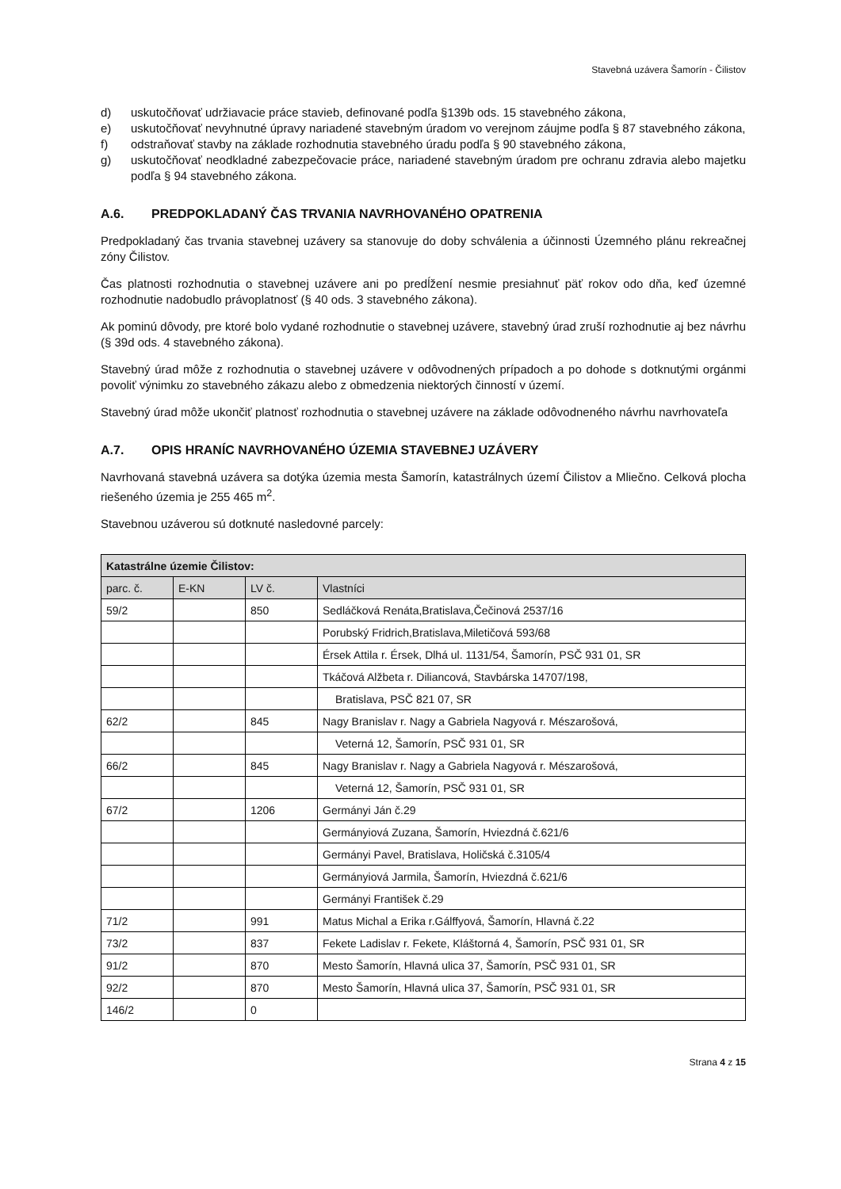Stavebná uzávera Šamorín - Čilistov
d) uskutočňovať udržiavacie práce stavieb, definované podľa §139b ods. 15 stavebného zákona,
e) uskutočňovať nevyhnutné úpravy nariadené stavebným úradom vo verejnom záujme podľa § 87 stavebného zákona,
f) odstraňovať stavby na základe rozhodnutia stavebného úradu podľa § 90 stavebného zákona,
g) uskutočňovať neodkladné zabezpečovacie práce, nariadené stavebným úradom pre ochranu zdravia alebo majetku podľa § 94 stavebného zákona.
A.6. PREDPOKLADANÝ ČAS TRVANIA NAVRHOVANÉHO OPATRENIA
Predpokladaný čas trvania stavebnej uzávery sa stanovuje do doby schválenia a účinnosti Územného plánu rekreačnej zóny Čilistov.
Čas platnosti rozhodnutia o stavebnej uzávere ani po predĺžení nesmie presiahnuť päť rokov odo dňa, keď územné rozhodnutie nadobudlo právoplatnosť (§ 40 ods. 3 stavebného zákona).
Ak pominú dôvody, pre ktoré bolo vydané rozhodnutie o stavebnej uzávere, stavebný úrad zruší rozhodnutie aj bez návrhu (§ 39d ods. 4 stavebného zákona).
Stavebný úrad môže z rozhodnutia o stavebnej uzávere v odôvodnených prípadoch a po dohode s dotknutými orgánmi povoliť výnimku zo stavebného zákazu alebo z obmedzenia niektorých činností v území.
Stavebný úrad môže ukončiť platnosť rozhodnutia o stavebnej uzávere na základe odôvodneného návrhu navrhovateľa
A.7. OPIS HRANÍC NAVRHOVANÉHO ÚZEMIA STAVEBNEJ UZÁVERY
Navrhovaná stavebná uzávera sa dotýka územia mesta Šamorín, katastrálnych území Čilistov a Mliečno. Celková plocha riešeného územia je 255 465 m<sup>2</sup>.
Stavebnou uzáverou sú dotknuté nasledovné parcely:
| Katastrálne územie Čilistov: | | | |
| --- | --- | --- | --- |
| parc. č. | E-KN | LV č. | Vlastníci |
| 59/2 | | 850 | Sedláčková Renáta,Bratislava,Čečinová 2537/16 |
| | | | Porubský Fridrich,Bratislava,Miletičová 593/68 |
| | | | Érsek Attila r. Érsek, Dlhá ul. 1131/54, Šamorín, PSČ 931 01, SR |
| | | | Tkáčová Alžbeta r. Diliancová, Stavbárska 14707/198, |
| | | | Bratislava, PSČ 821 07, SR |
| 62/2 | | 845 | Nagy Branislav r. Nagy a Gabriela Nagyová r. Mészarošová, |
| | | | Veterná 12, Šamorín, PSČ 931 01, SR |
| 66/2 | | 845 | Nagy Branislav r. Nagy a Gabriela Nagyová r. Mészarošová, |
| | | | Veterná 12, Šamorín, PSČ 931 01, SR |
| 67/2 | | 1206 | Germányi Ján č.29 |
| | | | Germányiová Zuzana, Šamorín, Hviezdná č.621/6 |
| | | | Germányi Pavel, Bratislava, Holičská č.3105/4 |
| | | | Germányiová Jarmila, Šamorín, Hviezdná č.621/6 |
| | | | Germányi František č.29 |
| 71/2 | | 991 | Matus Michal a Erika r.Gálffyová, Šamorín, Hlavná č.22 |
| 73/2 | | 837 | Fekete Ladislav r. Fekete, Kláštorná 4, Šamorín, PSČ 931 01, SR |
| 91/2 | | 870 | Mesto Šamorín, Hlavná ulica 37, Šamorín, PSČ 931 01, SR |
| 92/2 | | 870 | Mesto Šamorín, Hlavná ulica 37, Šamorín, PSČ 931 01, SR |
| 146/2 | | 0 | |
Strana 4 z 15